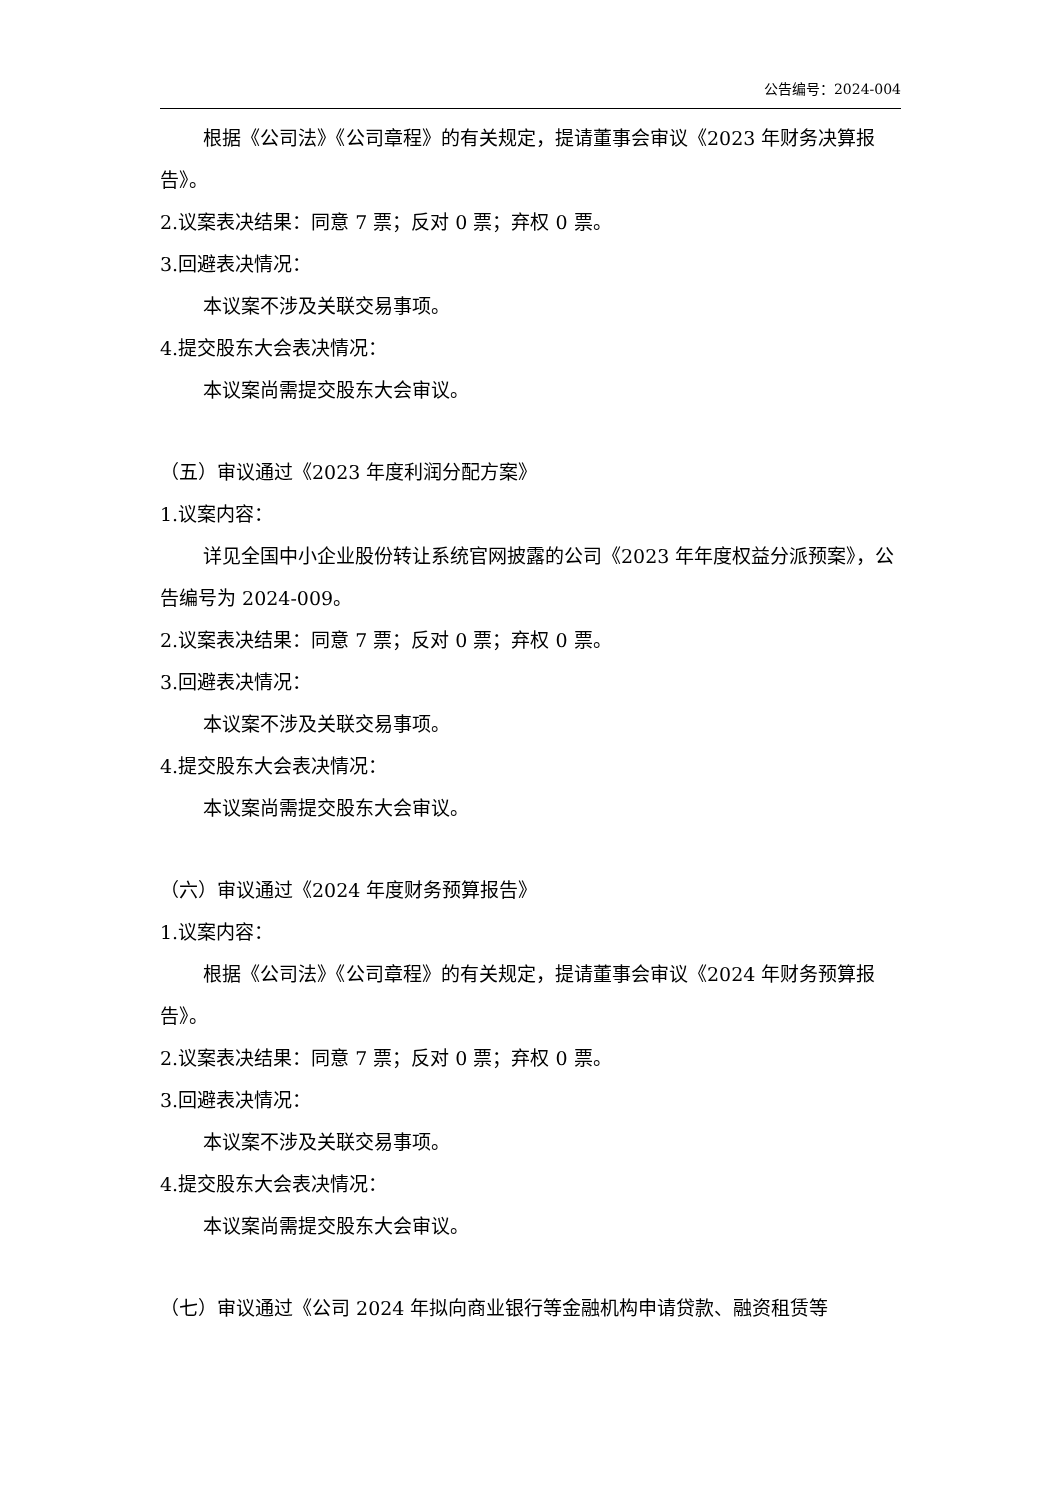公告编号：2024-004
根据《公司法》《公司章程》的有关规定，提请董事会审议《2023 年财务决算报告》。
2.议案表决结果：同意 7 票；反对 0 票；弃权 0 票。
3.回避表决情况：
本议案不涉及关联交易事项。
4.提交股东大会表决情况：
本议案尚需提交股东大会审议。
（五）审议通过《2023 年度利润分配方案》
1.议案内容：
详见全国中小企业股份转让系统官网披露的公司《2023 年年度权益分派预案》，公告编号为 2024-009。
2.议案表决结果：同意 7 票；反对 0 票；弃权 0 票。
3.回避表决情况：
本议案不涉及关联交易事项。
4.提交股东大会表决情况：
本议案尚需提交股东大会审议。
（六）审议通过《2024 年度财务预算报告》
1.议案内容：
根据《公司法》《公司章程》的有关规定，提请董事会审议《2024 年财务预算报告》。
2.议案表决结果：同意 7 票；反对 0 票；弃权 0 票。
3.回避表决情况：
本议案不涉及关联交易事项。
4.提交股东大会表决情况：
本议案尚需提交股东大会审议。
（七）审议通过《公司 2024 年拟向商业银行等金融机构申请贷款、融资租赁等